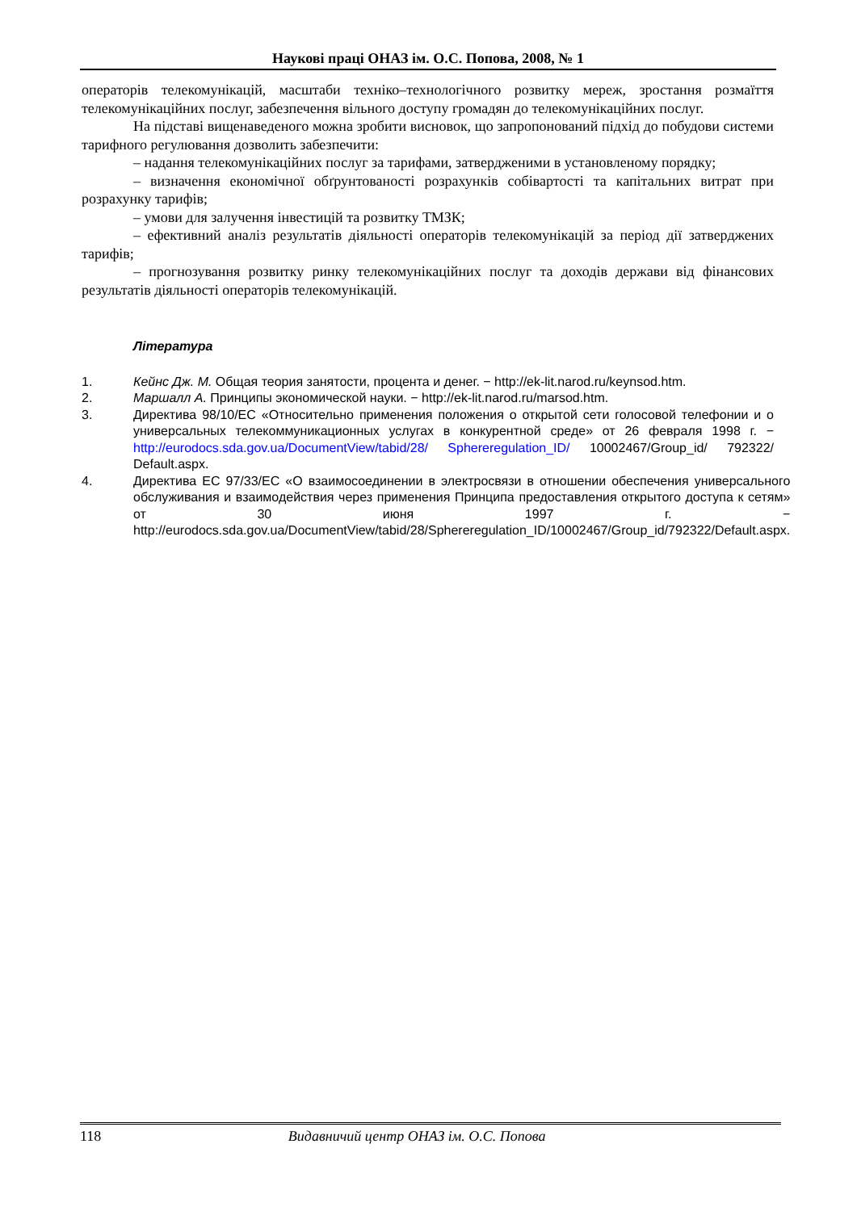Наукові праці ОНАЗ ім. О.С. Попова, 2008, № 1
операторів телекомунікацій, масштаби техніко–технологічного розвитку мереж, зростання розмаїття телекомунікаційних послуг, забезпечення вільного доступу громадян до телекомунікаційних послуг.
На підставі вищенаведеного можна зробити висновок, що запропонований підхід до побудови системи тарифного регулювання дозволить забезпечити:
– надання телекомунікаційних послуг за тарифами, затвердженими в установленому порядку;
– визначення економічної обґрунтованості розрахунків собівартості та капітальних витрат при розрахунку тарифів;
– умови для залучення інвестицій та розвитку ТМЗК;
– ефективний аналіз результатів діяльності операторів телекомунікацій за період дії затверджених тарифів;
– прогнозування розвитку ринку телекомунікаційних послуг та доходів держави від фінансових результатів діяльності операторів телекомунікацій.
Література
1. Кейнс Дж. М. Общая теория занятости, процента и денег. − http://ek-lit.narod.ru/keynsod.htm.
2. Маршалл А. Принципы экономической науки. − http://ek-lit.narod.ru/marsod.htm.
3. Директива 98/10/ЕС «Относительно применения положения о открытой сети голосовой телефонии и о универсальных телекоммуникационных услугах в конкурентной среде» от 26 февраля 1998 г. − http://eurodocs.sda.gov.ua/DocumentView/tabid/28/ Sphereregulation_ID/ 10002467/Group_id/ 792322/ Default.aspx.
4. Директива ЕС 97/33/ЕС «О взаимосоединении в электросвязи в отношении обеспечения универсального обслуживания и взаимодействия через применения Принципа предоставления открытого доступа к сетям» от 30 июня 1997 г. − http://eurodocs.sda.gov.ua/DocumentView/tabid/28/Sphereregulation_ID/10002467/Group_id/792322/Default.aspx.
118 Видавничий центр ОНАЗ ім. О.С. Попова